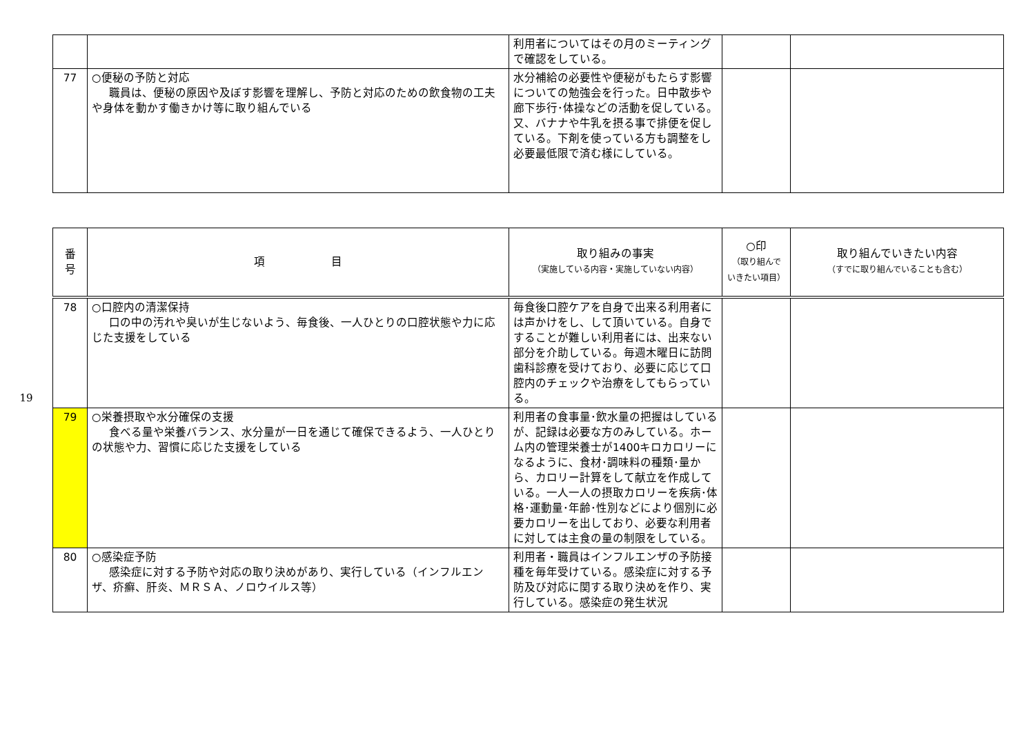19
| | | 利用者についてはその月のミーティングで確認をしている。 | | |
| 77 | ○便秘の予防と対応 職員は、便秘の原因や及ぼす影響を理解し、予防と対応のための飲食物の工夫や身体を動かす働きかけ等に取り組んでいる | 水分補給の必要性や便秘がもたらす影響についての勉強会を行った。日中散歩や廊下歩行･体操などの活動を促している。又、バナナや牛乳を摂る事で排便を促している。下剤を使っている方も調整をし必要最低限で済む様にしている。 | | |
| 番 号 | 項 目 | 取り組みの事実 （実施している内容・実施していない内容） | ○印 （取り組んで いきたい項目） | 取り組んでいきたい内容 （すでに取り組んでいることも含む） |
| --- | --- | --- | --- | --- |
| 78 | ○口腔内の清潔保持 口の中の汚れや臭いが生じないよう、毎食後、一人ひとりの口腔状態や力に応じた支援をしている | 毎食後口腔ケアを自身で出来る利用者には声かけをし、して頂いている。自身ですることが難しい利用者には、出来ない部分を介助している。毎週木曜日に訪問歯科診療を受けており、必要に応じて口腔内のチェックや治療をしてもらっている。 | | |
| 79 | ○栄養摂取や水分確保の支援 食べる量や栄養バランス、水分量が一日を通じて確保できるよう、一人ひとりの状態や力、習慣に応じた支援をしている | 利用者の食事量･飲水量の把握はしているが、記録は必要な方のみしている。ホーム内の管理栄養士が1400キロカロリーになるように、食材･調味料の種類･量から、カロリー計算をして献立を作成している。一人一人の摂取カロリーを疾病･体格･運動量･年齢･性別などにより個別に必要カロリーを出しており、必要な利用者に対しては主食の量の制限をしている。 | | |
| 80 | ○感染症予防 感染症に対する予防や対応の取り決めがあり、実行している（インフルエンザ、疥癬、肝炎、ＭＲＳＡ、ノロウイルス等） | 利用者・職員はインフルエンザの予防接種を毎年受けている。感染症に対する予防及び対応に関する取り決めを作り、実行している。感染症の発生状況 | | |